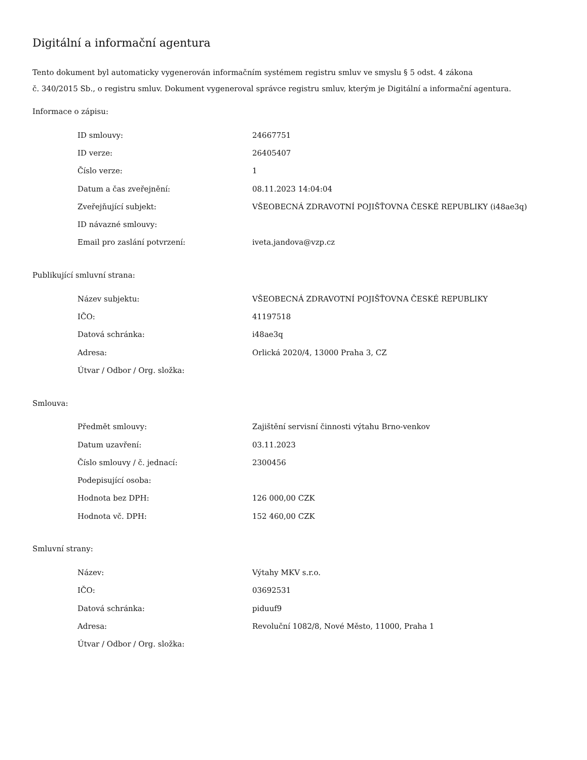Digitální a informační agentura
Tento dokument byl automaticky vygenerován informačním systémem registru smluv ve smyslu § 5 odst. 4 zákona
č. 340/2015 Sb., o registru smluv. Dokument vygeneroval správce registru smluv, kterým je Digitální a informační agentura.
Informace o zápisu:
| ID smlouvy: | 24667751 |
| ID verze: | 26405407 |
| Číslo verze: | 1 |
| Datum a čas zveřejnění: | 08.11.2023 14:04:04 |
| Zveřejňující subjekt: | VŠEOBECNÁ ZDRAVOTNÍ POJIŠŤOVNA ČESKÉ REPUBLIKY (i48ae3q) |
| ID návazné smlouvy: | |
| Email pro zaslání potvrzení: | iveta.jandova@vzp.cz |
Publikující smluvní strana:
| Název subjektu: | VŠEOBECNÁ ZDRAVOTNÍ POJIŠŤOVNA ČESKÉ REPUBLIKY |
| IČO: | 41197518 |
| Datová schránka: | i48ae3q |
| Adresa: | Orlická 2020/4, 13000 Praha 3, CZ |
| Útvar / Odbor / Org. složka: | |
Smlouva:
| Předmět smlouvy: | Zajištění servisní činnosti výtahu Brno-venkov |
| Datum uzavření: | 03.11.2023 |
| Číslo smlouvy / č. jednací: | 2300456 |
| Podepisující osoba: | |
| Hodnota bez DPH: | 126 000,00 CZK |
| Hodnota vč. DPH: | 152 460,00 CZK |
Smluvní strany:
| Název: | Výtahy MKV s.r.o. |
| IČO: | 03692531 |
| Datová schránka: | piduuf9 |
| Adresa: | Revoluční 1082/8, Nové Město, 11000, Praha 1 |
| Útvar / Odbor / Org. složka: | |